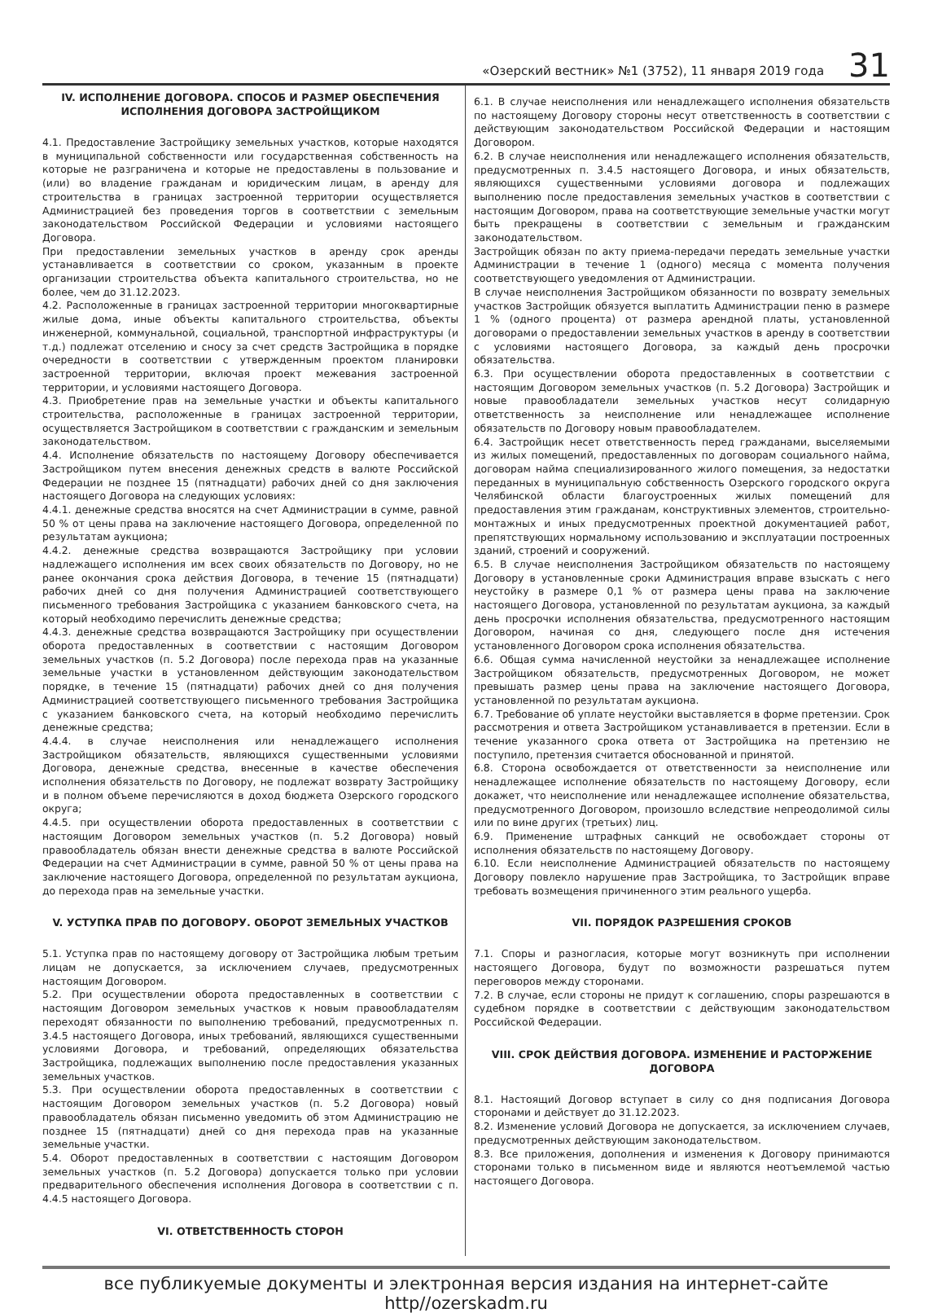«Озерский вестник» №1 (3752), 11 января 2019 года 31
IV. ИСПОЛНЕНИЕ ДОГОВОРА. СПОСОБ И РАЗМЕР ОБЕСПЕЧЕНИЯ ИСПОЛНЕНИЯ ДОГОВОРА ЗАСТРОЙЩИКОМ
4.1. Предоставление Застройщику земельных участков, которые находятся в муниципальной собственности или государственная собственность на которые не разграничена и которые не предоставлены в пользование и (или) во владение гражданам и юридическим лицам, в аренду для строительства в границах застроенной территории осуществляется Администрацией без проведения торгов в соответствии с земельным законодательством Российской Федерации и условиями настоящего Договора.
При предоставлении земельных участков в аренду срок аренды устанавливается в соответствии со сроком, указанным в проекте организации строительства объекта капитального строительства, но не более, чем до 31.12.2023.
4.2. Расположенные в границах застроенной территории многоквартирные жилые дома, иные объекты капитального строительства, объекты инженерной, коммунальной, социальной, транспортной инфраструктуры (и т.д.) подлежат отселению и сносу за счет средств Застройщика в порядке очередности в соответствии с утвержденным проектом планировки застроенной территории, включая проект межевания застроенной территории, и условиями настоящего Договора.
4.3. Приобретение прав на земельные участки и объекты капитального строительства, расположенные в границах застроенной территории, осуществляется Застройщиком в соответствии с гражданским и земельным законодательством.
4.4. Исполнение обязательств по настоящему Договору обеспечивается Застройщиком путем внесения денежных средств в валюте Российской Федерации не позднее 15 (пятнадцати) рабочих дней со дня заключения настоящего Договора на следующих условиях:
4.4.1. денежные средства вносятся на счет Администрации в сумме, равной 50 % от цены права на заключение настоящего Договора, определенной по результатам аукциона;
4.4.2. денежные средства возвращаются Застройщику при условии надлежащего исполнения им всех своих обязательств по Договору, но не ранее окончания срока действия Договора, в течение 15 (пятнадцати) рабочих дней со дня получения Администрацией соответствующего письменного требования Застройщика с указанием банковского счета, на который необходимо перечислить денежные средства;
4.4.3. денежные средства возвращаются Застройщику при осуществлении оборота предоставленных в соответствии с настоящим Договором земельных участков (п. 5.2 Договора) после перехода прав на указанные земельные участки в установленном действующим законодательством порядке, в течение 15 (пятнадцати) рабочих дней со дня получения Администрацией соответствующего письменного требования Застройщика с указанием банковского счета, на который необходимо перечислить денежные средства;
4.4.4. в случае неисполнения или ненадлежащего исполнения Застройщиком обязательств, являющихся существенными условиями Договора, денежные средства, внесенные в качестве обеспечения исполнения обязательств по Договору, не подлежат возврату Застройщику и в полном объеме перечисляются в доход бюджета Озерского городского округа;
4.4.5. при осуществлении оборота предоставленных в соответствии с настоящим Договором земельных участков (п. 5.2 Договора) новый правообладатель обязан внести денежные средства в валюте Российской Федерации на счет Администрации в сумме, равной 50 % от цены права на заключение настоящего Договора, определенной по результатам аукциона, до перехода прав на земельные участки.
V. УСТУПКА ПРАВ ПО ДОГОВОРУ. ОБОРОТ ЗЕМЕЛЬНЫХ УЧАСТКОВ
5.1. Уступка прав по настоящему договору от Застройщика любым третьим лицам не допускается, за исключением случаев, предусмотренных настоящим Договором.
5.2. При осуществлении оборота предоставленных в соответствии с настоящим Договором земельных участков к новым правообладателям переходят обязанности по выполнению требований, предусмотренных п. 3.4.5 настоящего Договора, иных требований, являющихся существенными условиями Договора, и требований, определяющих обязательства Застройщика, подлежащих выполнению после предоставления указанных земельных участков.
5.3. При осуществлении оборота предоставленных в соответствии с настоящим Договором земельных участков (п. 5.2 Договора) новый правообладатель обязан письменно уведомить об этом Администрацию не позднее 15 (пятнадцати) дней со дня перехода прав на указанные земельные участки.
5.4. Оборот предоставленных в соответствии с настоящим Договором земельных участков (п. 5.2 Договора) допускается только при условии предварительного обеспечения исполнения Договора в соответствии с п. 4.4.5 настоящего Договора.
VI. ОТВЕТСТВЕННОСТЬ СТОРОН
6.1. В случае неисполнения или ненадлежащего исполнения обязательств по настоящему Договору стороны несут ответственность в соответствии с действующим законодательством Российской Федерации и настоящим Договором.
6.2. В случае неисполнения или ненадлежащего исполнения обязательств, предусмотренных п. 3.4.5 настоящего Договора, и иных обязательств, являющихся существенными условиями договора и подлежащих выполнению после предоставления земельных участков в соответствии с настоящим Договором, права на соответствующие земельные участки могут быть прекращены в соответствии с земельным и гражданским законодательством.
Застройщик обязан по акту приема-передачи передать земельные участки Администрации в течение 1 (одного) месяца с момента получения соответствующего уведомления от Администрации.
В случае неисполнения Застройщиком обязанности по возврату земельных участков Застройщик обязуется выплатить Администрации пеню в размере 1 % (одного процента) от размера арендной платы, установленной договорами о предоставлении земельных участков в аренду в соответствии с условиями настоящего Договора, за каждый день просрочки обязательства.
6.3. При осуществлении оборота предоставленных в соответствии с настоящим Договором земельных участков (п. 5.2 Договора) Застройщик и новые правообладатели земельных участков несут солидарную ответственность за неисполнение или ненадлежащее исполнение обязательств по Договору новым правообладателем.
6.4. Застройщик несет ответственность перед гражданами, выселяемыми из жилых помещений, предоставленных по договорам социального найма, договорам найма специализированного жилого помещения, за недостатки переданных в муниципальную собственность Озерского городского округа Челябинской области благоустроенных жилых помещений для предоставления этим гражданам, конструктивных элементов, строительно-монтажных и иных предусмотренных проектной документацией работ, препятствующих нормальному использованию и эксплуатации построенных зданий, строений и сооружений.
6.5. В случае неисполнения Застройщиком обязательств по настоящему Договору в установленные сроки Администрация вправе взыскать с него неустойку в размере 0,1 % от размера цены права на заключение настоящего Договора, установленной по результатам аукциона, за каждый день просрочки исполнения обязательства, предусмотренного настоящим Договором, начиная со дня, следующего после дня истечения установленного Договором срока исполнения обязательства.
6.6. Общая сумма начисленной неустойки за ненадлежащее исполнение Застройщиком обязательств, предусмотренных Договором, не может превышать размер цены права на заключение настоящего Договора, установленной по результатам аукциона.
6.7. Требование об уплате неустойки выставляется в форме претензии. Срок рассмотрения и ответа Застройщиком устанавливается в претензии. Если в течение указанного срока ответа от Застройщика на претензию не поступило, претензия считается обоснованной и принятой.
6.8. Сторона освобождается от ответственности за неисполнение или ненадлежащее исполнение обязательств по настоящему Договору, если докажет, что неисполнение или ненадлежащее исполнение обязательства, предусмотренного Договором, произошло вследствие непреодолимой силы или по вине других (третьих) лиц.
6.9. Применение штрафных санкций не освобождает стороны от исполнения обязательств по настоящему Договору.
6.10. Если неисполнение Администрацией обязательств по настоящему Договору повлекло нарушение прав Застройщика, то Застройщик вправе требовать возмещения причиненного этим реального ущерба.
VII. ПОРЯДОК РАЗРЕШЕНИЯ СРОКОВ
7.1. Споры и разногласия, которые могут возникнуть при исполнении настоящего Договора, будут по возможности разрешаться путем переговоров между сторонами.
7.2. В случае, если стороны не придут к соглашению, споры разрешаются в судебном порядке в соответствии с действующим законодательством Российской Федерации.
VIII. СРОК ДЕЙСТВИЯ ДОГОВОРА. ИЗМЕНЕНИЕ И РАСТОРЖЕНИЕ ДОГОВОРА
8.1. Настоящий Договор вступает в силу со дня подписания Договора сторонами и действует до 31.12.2023.
8.2. Изменение условий Договора не допускается, за исключением случаев, предусмотренных действующим законодательством.
8.3. Все приложения, дополнения и изменения к Договору принимаются сторонами только в письменном виде и являются неотъемлемой частью настоящего Договора.
все публикуемые документы и электронная версия издания на интернет-сайте http//ozerskadm.ru